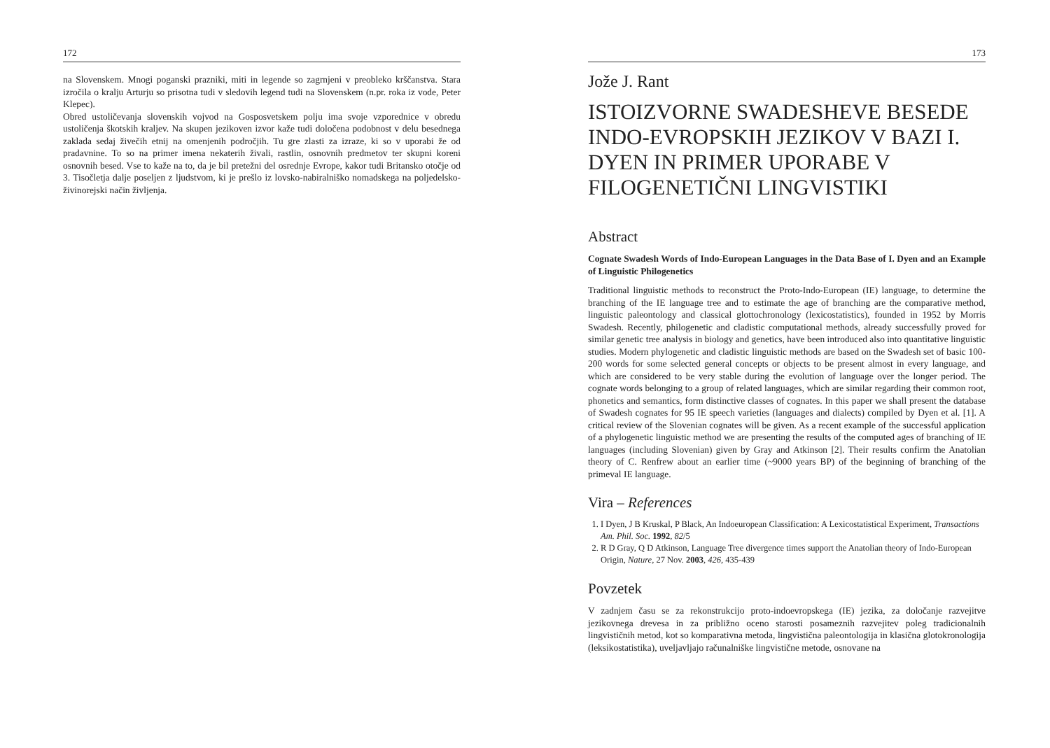172
na Slovenskem. Mnogi poganski prazniki, miti in legende so zagrnjeni v preobleko krščanstva. Stara izročila o kralju Arturju so prisotna tudi v sledovih legend tudi na Slovenskem (n.pr. roka iz vode, Peter Klepec).
Obred ustoličevanja slovenskih vojvod na Gosposvetskem polju ima svoje vzporednice v obredu ustoličenja škotskih kraljev. Na skupen jezikoven izvor kaže tudi določena podobnost v delu besednega zaklada sedaj živečih etnij na omenjenih področjih. Tu gre zlasti za izraze, ki so v uporabi že od pradavnine. To so na primer imena nekaterih živali, rastlin, osnovnih predmetov ter skupni koreni osnovnih besed. Vse to kaže na to, da je bil pretežni del osrednje Evrope, kakor tudi Britansko otočje od 3. Tisočletja dalje poseljen z ljudstvom, ki je prešlo iz lovsko-nabiralniško nomadskega na poljedelsko-živinorejski način življenja.
173
Jože J. Rant
ISTOIZVORNE SWADESHEVE BESEDE INDO-EVROPSKIH JEZIKOV V BAZI I. DYEN IN PRIMER UPORABE V FILOGENETIČNI LINGVISTIKI
Abstract
Cognate Swadesh Words of Indo-European Languages in the Data Base of I. Dyen and an Example of Linguistic Philogenetics
Traditional linguistic methods to reconstruct the Proto-Indo-European (IE) language, to determine the branching of the IE language tree and to estimate the age of branching are the comparative method, linguistic paleontology and classical glottochronology (lexicostatistics), founded in 1952 by Morris Swadesh. Recently, philogenetic and cladistic computational methods, already successfully proved for similar genetic tree analysis in biology and genetics, have been introduced also into quantitative linguistic studies. Modern phylogenetic and cladistic linguistic methods are based on the Swadesh set of basic 100-200 words for some selected general concepts or objects to be present almost in every language, and which are considered to be very stable during the evolution of language over the longer period. The cognate words belonging to a group of related languages, which are similar regarding their common root, phonetics and semantics, form distinctive classes of cognates. In this paper we shall present the database of Swadesh cognates for 95 IE speech varieties (languages and dialects) compiled by Dyen et al. [1]. A critical review of the Slovenian cognates will be given. As a recent example of the successful application of a phylogenetic linguistic method we are presenting the results of the computed ages of branching of IE languages (including Slovenian) given by Gray and Atkinson [2]. Their results confirm the Anatolian theory of C. Renfrew about an earlier time (~9000 years BP) of the beginning of branching of the primeval IE language.
Vira – References
1. I Dyen, J B Kruskal, P Black, An Indoeuropean Classification: A Lexicostatistical Experiment, Transactions Am. Phil. Soc. 1992, 82/5
2. R D Gray, Q D Atkinson, Language Tree divergence times support the Anatolian theory of Indo-European Origin, Nature, 27 Nov. 2003, 426, 435-439
Povzetek
V zadnjem času se za rekonstrukcijo proto-indoevropskega (IE) jezika, za določanje razvejitve jezikovnega drevesa in za približno oceno starosti posameznih razvejitev poleg tradicionalnih lingvističnih metod, kot so komparativna metoda, lingvistična paleontologija in klasična glotokronologija (leksikostatistika), uveljavljajo računalniške lingvistične metode, osnovane na